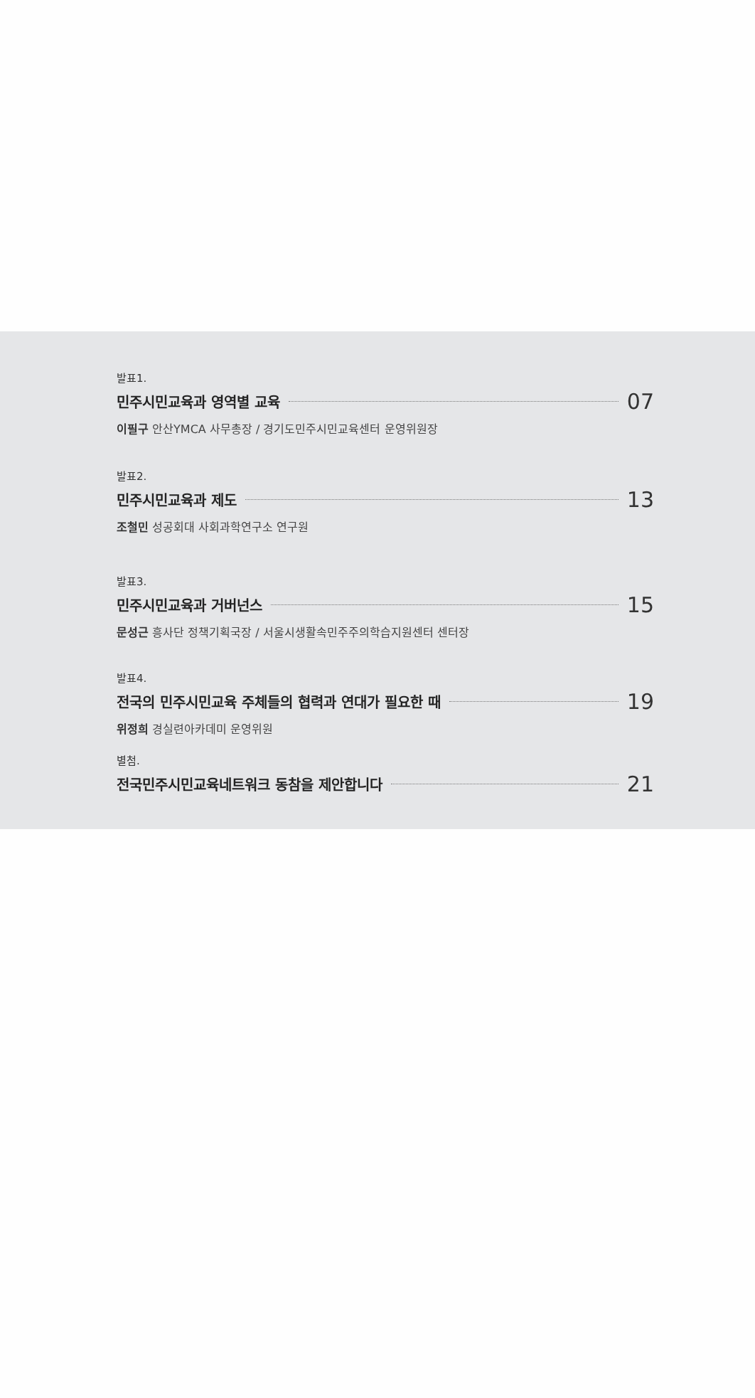발표1.
민주시민교육과 영역별 교육 07
이필구 안산YMCA 사무총장 / 경기도민주시민교육센터 운영위원장
발표2.
민주시민교육과 제도 13
조철민 성공회대 사회과학연구소 연구원
발표3.
민주시민교육과 거버넌스 15
문성근 흥사단 정책기획국장 / 서울시생활속민주주의학습지원센터 센터장
발표4.
전국의 민주시민교육 주체들의 협력과 연대가 필요한 때 19
위정희 경실련아카데미 운영위원
별첨.
전국민주시민교육네트워크 동참을 제안합니다 21